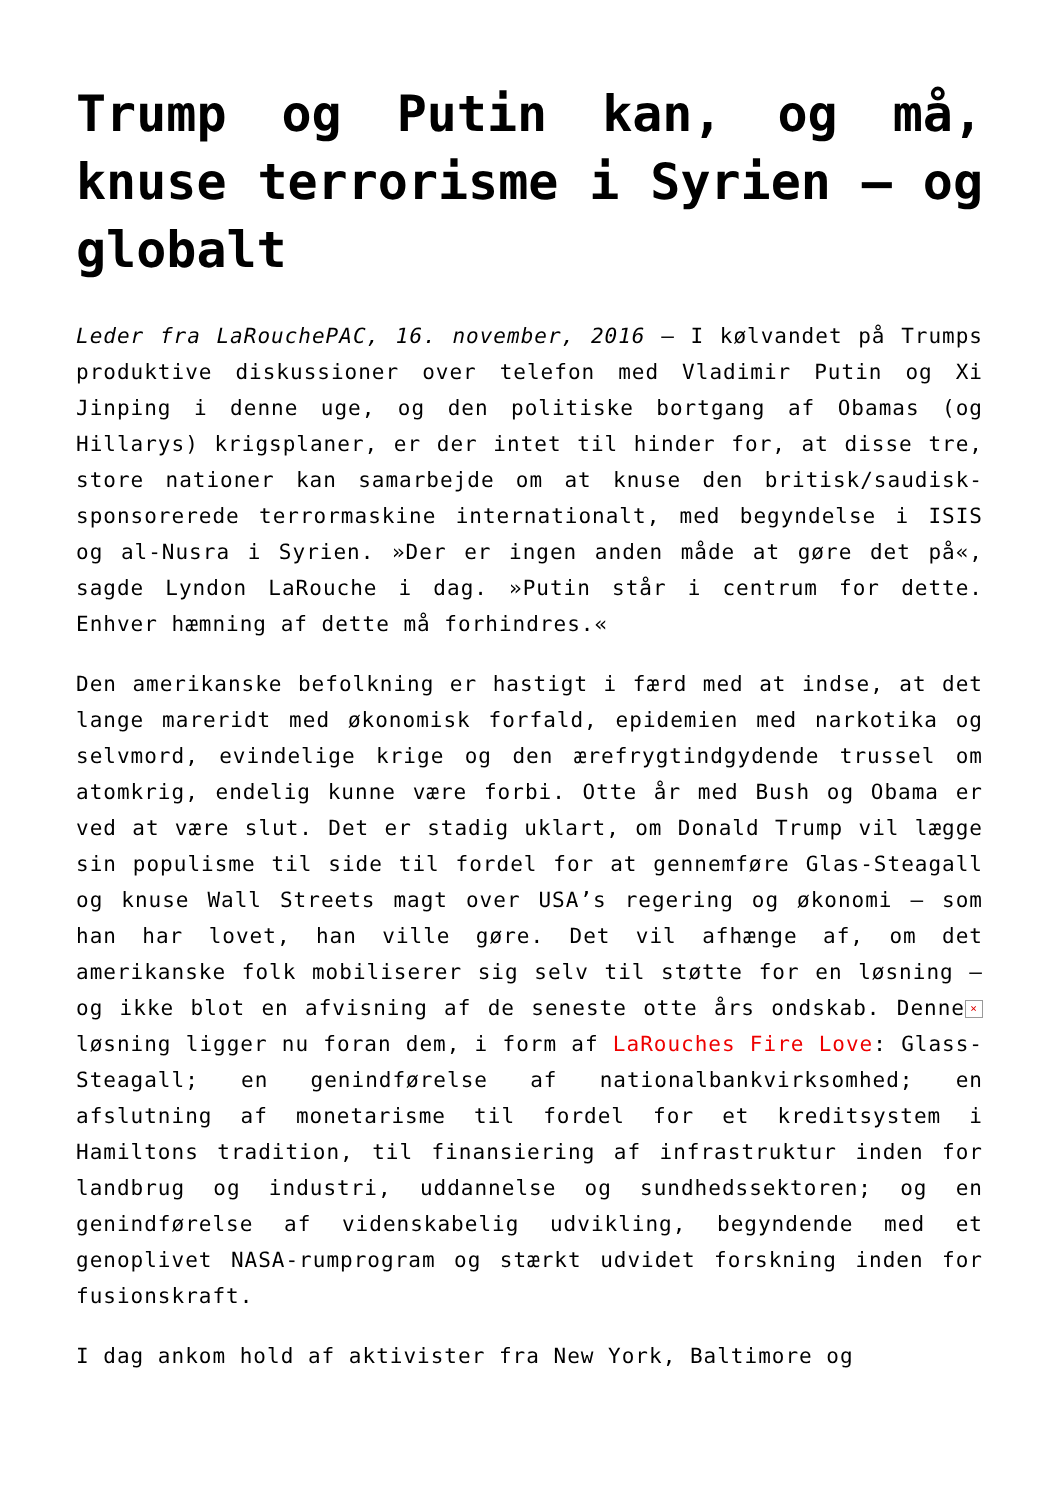Trump og Putin kan, og må, knuse terrorisme i Syrien – og globalt
Leder fra LaRouchePAC, 16. november, 2016 – I kølvandet på Trumps produktive diskussioner over telefon med Vladimir Putin og Xi Jinping i denne uge, og den politiske bortgang af Obamas (og Hillarys) krigsplaner, er der intet til hinder for, at disse tre, store nationer kan samarbejde om at knuse den britisk/saudisk-sponsorerede terrormaskine internationalt, med begyndelse i ISIS og al-Nusra i Syrien. »Der er ingen anden måde at gøre det på«, sagde Lyndon LaRouche i dag. »Putin står i centrum for dette. Enhver hæmning af dette må forhindres.«
Den amerikanske befolkning er hastigt i færd med at indse, at det lange mareridt med økonomisk forfald, epidemien med narkotika og selvmord, evindelige krige og den ærefrygtindgydende trussel om atomkrig, endelig kunne være forbi. Otte år med Bush og Obama er ved at være slut. Det er stadig uklart, om Donald Trump vil lægge sin populisme til side til fordel for at gennemføre Glas-Steagall og knuse Wall Streets magt over USA’s regering og økonomi – som han har lovet, han ville gøre. Det vil afhænge af, om det amerikanske folk mobiliserer sig selv til støtte for en løsning – og ikke blot en afvisning af de seneste otte års ondskab. × Denne løsning ligger nu foran dem, i form af LaRouches Fire Love: Glass-Steagall; en genindførelse af nationalbankvirksomhed; en afslutning af monetarisme til fordel for et kreditsystem i Hamiltons tradition, til finansiering af infrastruktur inden for landbrug og industri, uddannelse og sundhedssektoren; og en genindførelse af videnskabelig udvikling, begyndende med et genoplivet NASA-rumprogram og stærkt udvidet forskning inden for fusionskraft.
I dag ankom hold af aktivister fra New York, Baltimore og